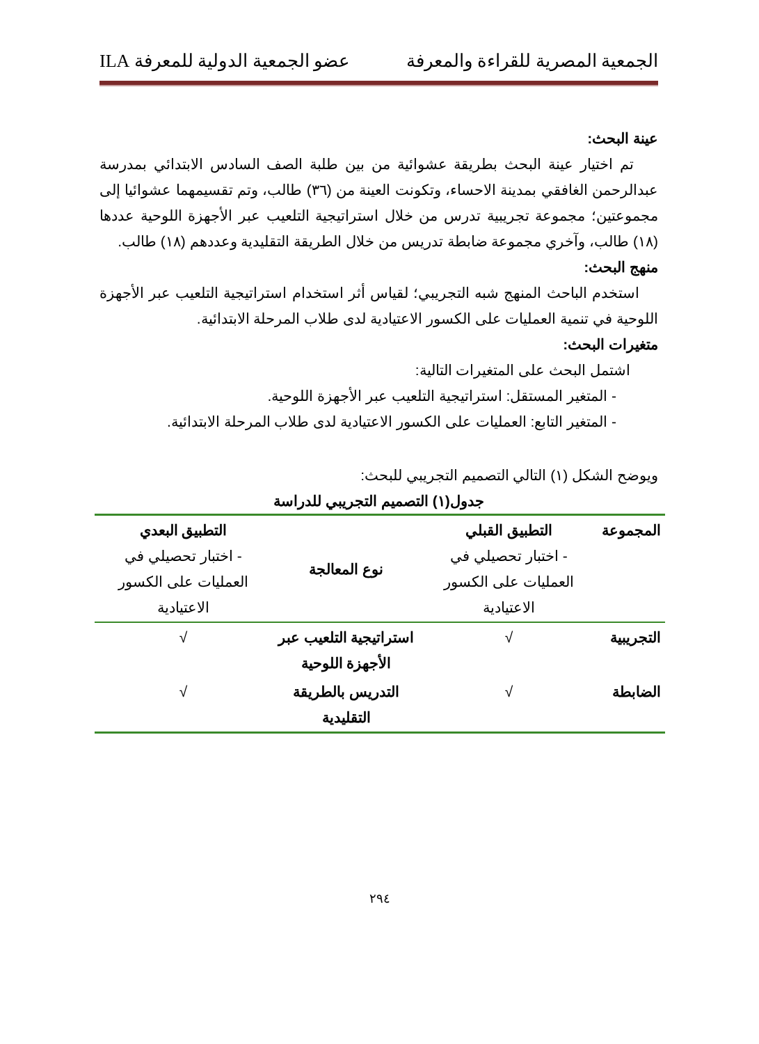الجمعية المصرية للقراءة والمعرفة عضو الجمعية الدولية للمعرفة ILA
عينة البحث:
تم اختيار عينة البحث بطريقة عشوائية من بين طلبة الصف السادس الابتدائي بمدرسة عبدالرحمن الغافقي بمدينة الاحساء، وتكونت العينة من (٣٦) طالب، وتم تقسيمهما عشوائيا إلى مجموعتين؛ مجموعة تجريبية تدرس من خلال استراتيجية التلعيب عبر الأجهزة اللوحية عددها (١٨) طالب، وآخري مجموعة ضابطة تدريس من خلال الطريقة التقليدية وعددهم (١٨) طالب.
منهج البحث:
استخدم الباحث المنهج شبه التجريبي؛ لقياس أثر استخدام استراتيجية التلعيب عبر الأجهزة اللوحية في تنمية العمليات على الكسور الاعتيادية لدى طلاب المرحلة الابتدائية.
متغيرات البحث:
اشتمل البحث على المتغيرات التالية:
- المتغير المستقل: استراتيجية التلعيب عبر الأجهزة اللوحية.
- المتغير التابع: العمليات على الكسور الاعتيادية لدى طلاب المرحلة الابتدائية.
ويوضح الشكل (١) التالي التصميم التجريبي للبحث:
جدول(١) التصميم التجريبي للدراسة
| المجموعة | التطبيق القبلي - اختبار تحصيلي في العمليات على الكسور الاعتيادية | نوع المعالجة | التطبيق البعدي - اختبار تحصيلي في العمليات على الكسور الاعتيادية |
| التجريبية | √ | استراتيجية التلعيب عبر الأجهزة اللوحية | √ |
| الضابطة | √ | التدريس بالطريقة التقليدية | √ |
٢٩٤